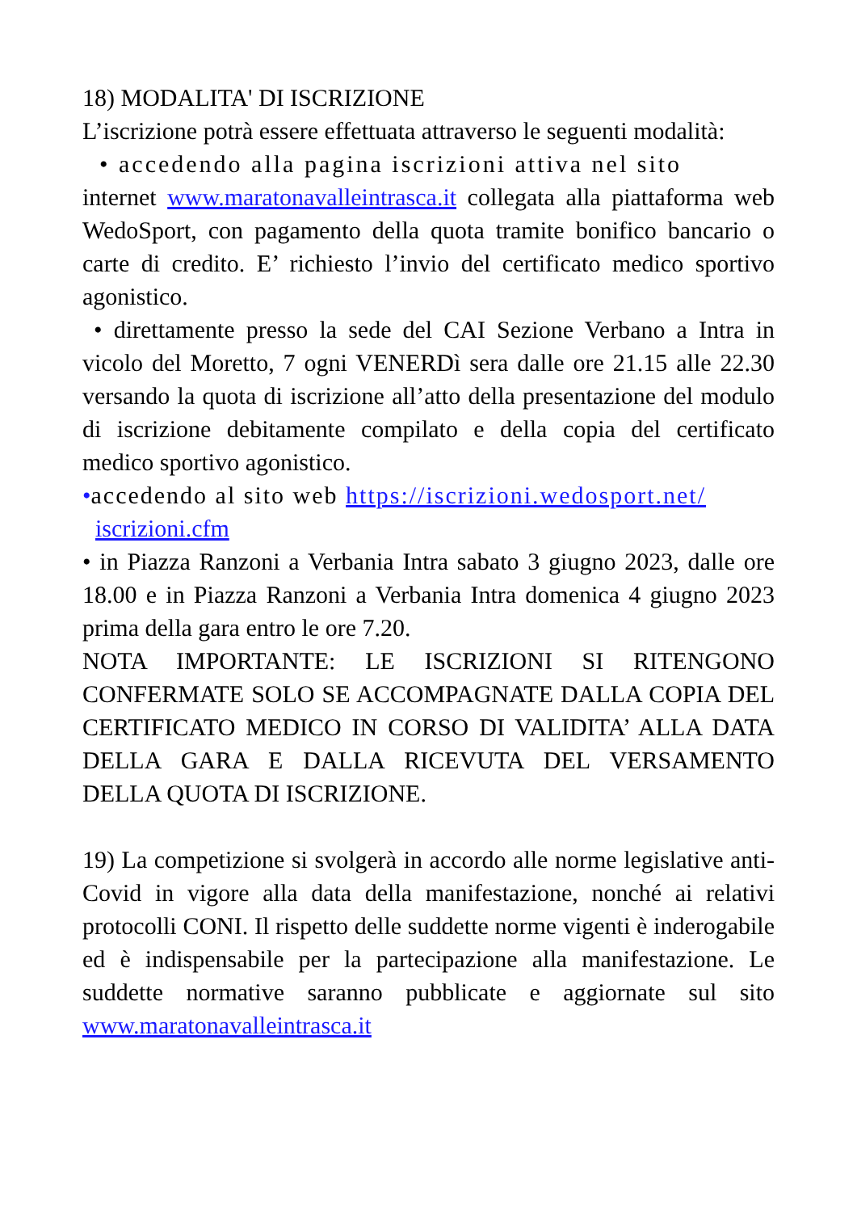18) MODALITA' DI ISCRIZIONE
L’iscrizione potrà essere effettuata attraverso le seguenti modalità:
• accedendo alla pagina iscrizioni attiva nel sito
internet www.maratonavalleintrasca.it collegata alla piattaforma web WedoSport, con pagamento della quota tramite bonifico bancario o carte di credito. E’ richiesto l’invio del certificato medico sportivo agonistico.
• direttamente presso la sede del CAI Sezione Verbano a Intra in vicolo del Moretto, 7 ogni VENERDì sera dalle ore 21.15 alle 22.30 versando la quota di iscrizione all’atto della presentazione del modulo di iscrizione debitamente compilato e della copia del certificato medico sportivo agonistico.
•accedendo al sito web https://iscrizioni.wedosport.net/
iscrizioni.cfm
• in Piazza Ranzoni a Verbania Intra sabato 3 giugno 2023, dalle ore 18.00 e in Piazza Ranzoni a Verbania Intra domenica 4 giugno 2023 prima della gara entro le ore 7.20.
NOTA IMPORTANTE: LE ISCRIZIONI SI RITENGONO CONFERMATE SOLO SE ACCOMPAGNATE DALLA COPIA DEL CERTIFICATO MEDICO IN CORSO DI VALIDITA’ ALLA DATA DELLA GARA E DALLA RICEVUTA DEL VERSAMENTO DELLA QUOTA DI ISCRIZIONE.
19) La competizione si svolgerà in accordo alle norme legislative anti-Covid in vigore alla data della manifestazione, nonché ai relativi protocolli CONI. Il rispetto delle suddette norme vigenti è inderogabile ed è indispensabile per la partecipazione alla manifestazione. Le suddette normative saranno pubblicate e aggiornate sul sito www.maratonavalleintrasca.it